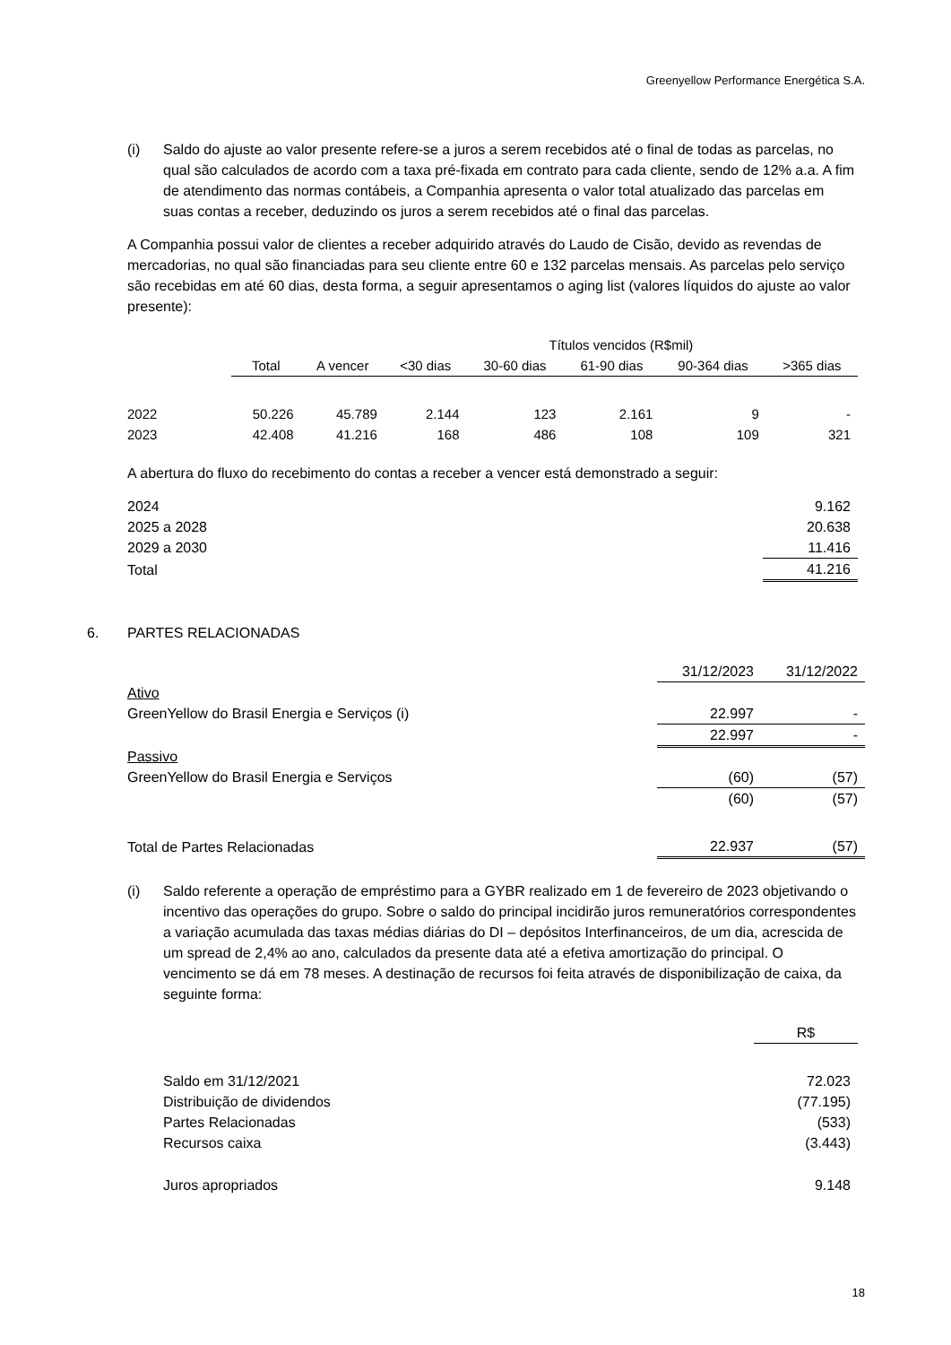Greenyellow Performance Energética S.A.
(i) Saldo do ajuste ao valor presente refere-se a juros a serem recebidos até o final de todas as parcelas, no qual são calculados de acordo com a taxa pré-fixada em contrato para cada cliente, sendo de 12% a.a. A fim de atendimento das normas contábeis, a Companhia apresenta o valor total atualizado das parcelas em suas contas a receber, deduzindo os juros a serem recebidos até o final das parcelas.
A Companhia possui valor de clientes a receber adquirido através do Laudo de Cisão, devido as revendas de mercadorias, no qual são financiadas para seu cliente entre 60 e 132 parcelas mensais. As parcelas pelo serviço são recebidas em até 60 dias, desta forma, a seguir apresentamos o aging list (valores líquidos do ajuste ao valor presente):
| | | | Títulos vencidos (R$mil) | | | | |
| --- | --- | --- | --- | --- | --- | --- | --- |
| | Total | A vencer | <30 dias | 30-60 dias | 61-90 dias | 90-364 dias | >365 dias |
| 2022 | 50.226 | 45.789 | 2.144 | 123 | 2.161 | 9 | - |
| 2023 | 42.408 | 41.216 | 168 | 486 | 108 | 109 | 321 |
A abertura do fluxo do recebimento do contas a receber a vencer está demonstrado a seguir:
| 2024 | 9.162 |
| 2025 a 2028 | 20.638 |
| 2029 a 2030 | 11.416 |
| Total | 41.216 |
6. PARTES RELACIONADAS
| | 31/12/2023 | 31/12/2022 |
| Ativo | | |
| GreenYellow do Brasil Energia e Serviços (i) | 22.997 | - |
| | 22.997 | - |
| Passivo | | |
| GreenYellow do Brasil Energia e Serviços | (60) | (57) |
| | (60) | (57) |
| Total de Partes Relacionadas | 22.937 | (57) |
(i) Saldo referente a operação de empréstimo para a GYBR realizado em 1 de fevereiro de 2023 objetivando o incentivo das operações do grupo. Sobre o saldo do principal incidirão juros remuneratórios correspondentes a variação acumulada das taxas médias diárias do DI – depósitos Interfinanceiros, de um dia, acrescida de um spread de 2,4% ao ano, calculados da presente data até a efetiva amortização do principal. O vencimento se dá em 78 meses. A destinação de recursos foi feita através de disponibilização de caixa, da seguinte forma:
| | R$ |
| Saldo em 31/12/2021 | 72.023 |
| Distribuição de dividendos | (77.195) |
| Partes Relacionadas | (533) |
| Recursos caixa | (3.443) |
| Juros apropriados | 9.148 |
18